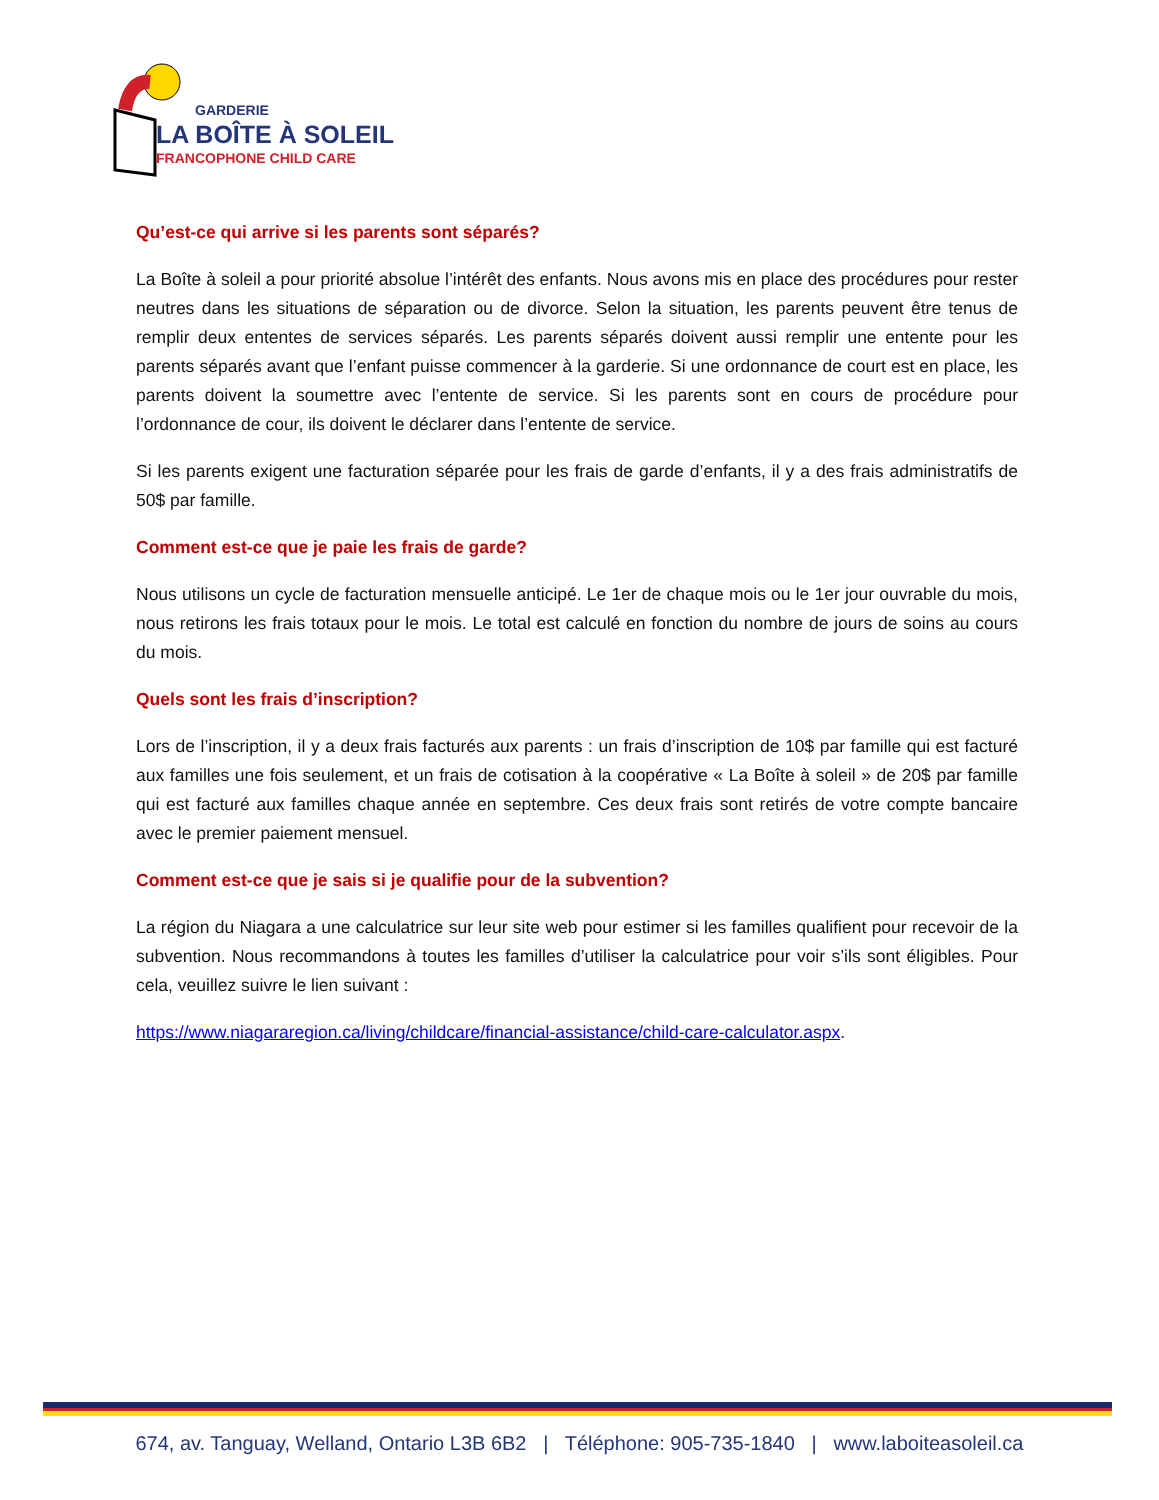GARDERIE
LA BOÎTE À SOLEIL
FRANCOPHONE CHILD CARE
Qu’est-ce qui arrive si les parents sont séparés?
La Boîte à soleil a pour priorité absolue l’intérêt des enfants. Nous avons mis en place des procédures pour rester neutres dans les situations de séparation ou de divorce. Selon la situation, les parents peuvent être tenus de remplir deux ententes de services séparés. Les parents séparés doivent aussi remplir une entente pour les parents séparés avant que l’enfant puisse commencer à la garderie. Si une ordonnance de court est en place, les parents doivent la soumettre avec l’entente de service. Si les parents sont en cours de procédure pour l’ordonnance de cour, ils doivent le déclarer dans l’entente de service.
Si les parents exigent une facturation séparée pour les frais de garde d’enfants, il y a des frais administratifs de 50$ par famille.
Comment est-ce que je paie les frais de garde?
Nous utilisons un cycle de facturation mensuelle anticipé. Le 1er de chaque mois ou le 1er jour ouvrable du mois, nous retirons les frais totaux pour le mois. Le total est calculé en fonction du nombre de jours de soins au cours du mois.
Quels sont les frais d’inscription?
Lors de l’inscription, il y a deux frais facturés aux parents : un frais d’inscription de 10$ par famille qui est facturé aux familles une fois seulement, et un frais de cotisation à la coopérative « La Boîte à soleil » de 20$ par famille qui est facturé aux familles chaque année en septembre. Ces deux frais sont retirés de votre compte bancaire avec le premier paiement mensuel.
Comment est-ce que je sais si je qualifie pour de la subvention?
La région du Niagara a une calculatrice sur leur site web pour estimer si les familles qualifient pour recevoir de la subvention. Nous recommandons à toutes les familles d’utiliser la calculatrice pour voir s’ils sont éligibles. Pour cela, veuillez suivre le lien suivant :
https://www.niagararegion.ca/living/childcare/financial-assistance/child-care-calculator.aspx.
674, av. Tanguay, Welland, Ontario L3B 6B2 | Téléphone: 905-735-1840 | www.laboiteasoleil.ca